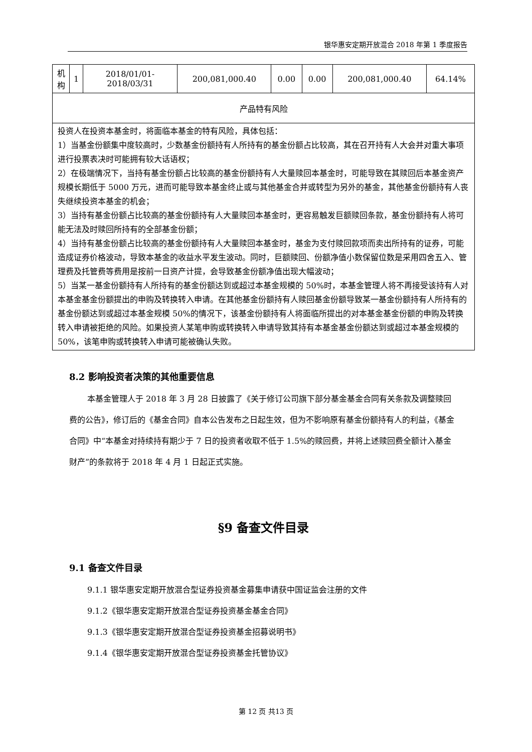银华惠安定期开放混合 2018 年第 1 季度报告
| 机 构 | 1 | 2018/01/01-2018/03/31 | 200,081,000.40 | 0.00 | 0.00 | 200,081,000.40 | 64.14% |
| 产品特有风险 | | | | | | | |
| 投资人在投资本基金时，将面临本基金的特有风险，具体包括： 1）当基金份额集中度较高时，少数基金份额持有人所持有的基金份额占比较高，其在召开持有人大会并对重大事项进行投票表决时可能拥有较大话语权； 2）在极端情况下，当持有基金份额占比较高的基金份额持有人大量赎回本基金时，可能导致在其赎回后本基金资产规模长期低于 5000 万元，进而可能导致本基金终止或与其他基金合并或转型为另外的基金，其他基金份额持有人丧失继续投资本基金的机会； 3）当持有基金份额占比较高的基金份额持有人大量赎回本基金时，更容易触发巨额赎回条款，基金份额持有人将可能无法及时赎回所持有的全部基金份额； 4）当持有基金份额占比较高的基金份额持有人大量赎回本基金时，基金为支付赎回款项而卖出所持有的证券，可能造成证券价格波动，导致本基金的收益水平发生波动。同时，巨额赎回、份额净值小数保留位数是采用四舍五入、管理费及托管费等费用是按前一日资产计提，会导致基金份额净值出现大幅波动； 5）当某一基金份额持有人所持有的基金份额达到或超过本基金规模的 50%时，本基金管理人将不再接受该持有人对本基金基金份额提出的申购及转换转入申请。在其他基金份额持有人赎回基金份额导致某一基金份额持有人所持有的基金份额达到或超过本基金规模 50%的情况下，该基金份额持有人将面临所提出的对本基金基金份额的申购及转换转入申请被拒绝的风险。如果投资人某笔申购或转换转入申请导致其持有本基金基金份额达到或超过本基金规模的 50%，该笔申购或转换转入申请可能被确认失败。 | | | | | | | |
8.2 影响投资者决策的其他重要信息
本基金管理人于 2018 年 3 月 28 日披露了《关于修订公司旗下部分基金基金合同有关条款及调整赎回费的公告》，修订后的《基金合同》自本公告发布之日起生效，但为不影响原有基金份额持有人的利益，《基金合同》中“本基金对持续持有期少于 7 日的投资者收取不低于 1.5%的赎回费，并将上述赎回费全额计入基金财产”的条款将于 2018 年 4 月 1 日起正式实施。
§9 备查文件目录
9.1 备查文件目录
9.1.1 银华惠安定期开放混合型证券投资基金募集申请获中国证监会注册的文件
9.1.2《银华惠安定期开放混合型证券投资基金基金合同》
9.1.3《银华惠安定期开放混合型证券投资基金招募说明书》
9.1.4《银华惠安定期开放混合型证券投资基金托管协议》
第 12 页 共13 页